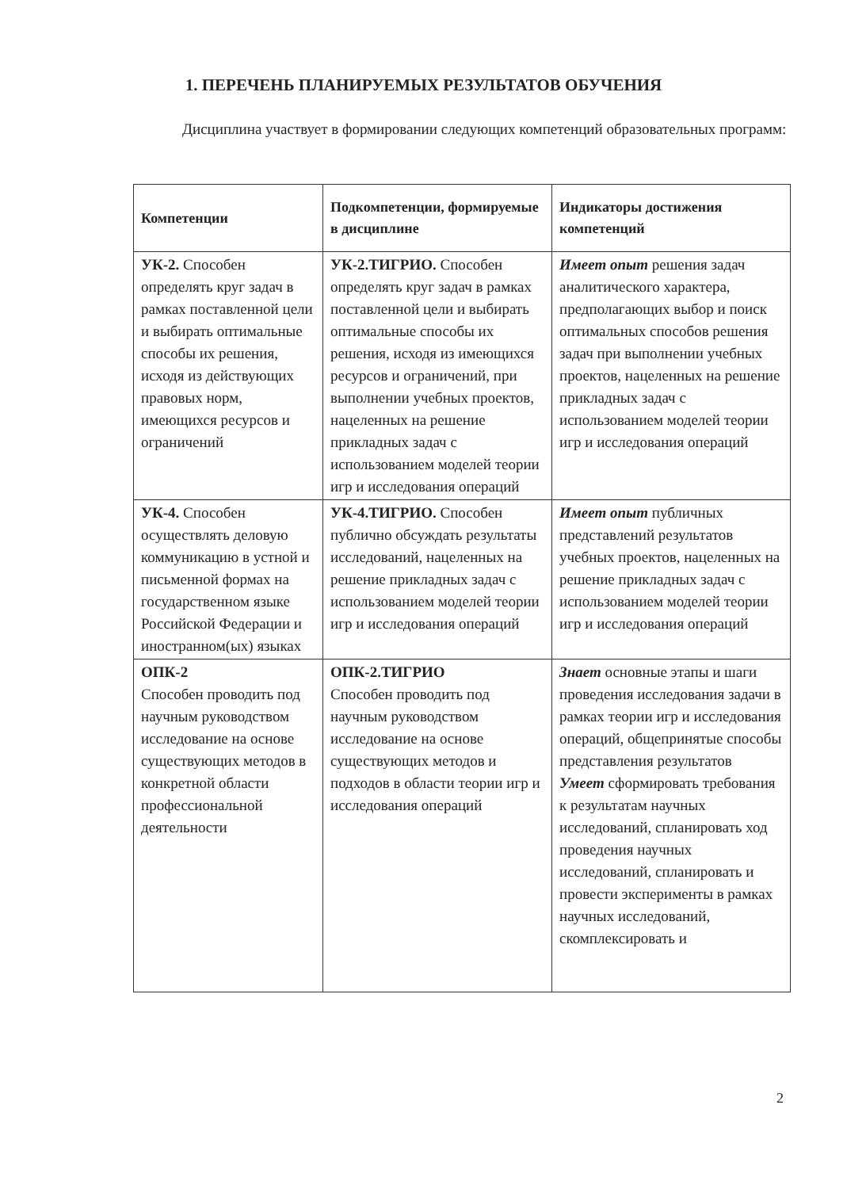1. ПЕРЕЧЕНЬ ПЛАНИРУЕМЫХ РЕЗУЛЬТАТОВ ОБУЧЕНИЯ
Дисциплина участвует в формировании следующих компетенций образовательных программ:
| Компетенции | Подкомпетенции, формируемые в дисциплине | Индикаторы достижения компетенций |
| --- | --- | --- |
| УК-2. Способен определять круг задач в рамках поставленной цели и выбирать оптимальные способы их решения, исходя из действующих правовых норм, имеющихся ресурсов и ограничений | УК-2.ТИГРИО. Способен определять круг задач в рамках поставленной цели и выбирать оптимальные способы их решения, исходя из имеющихся ресурсов и ограничений, при выполнении учебных проектов, нацеленных на решение прикладных задач с использованием моделей теории игр и исследования операций | Имеет опыт решения задач аналитического характера, предполагающих выбор и поиск оптимальных способов решения задач при выполнении учебных проектов, нацеленных на решение прикладных задач с использованием моделей теории игр и исследования операций |
| УК-4. Способен осуществлять деловую коммуникацию в устной и письменной формах на государственном языке Российской Федерации и иностранном(ых) языках | УК-4.ТИГРИО. Способен публично обсуждать результаты исследований, нацеленных на решение прикладных задач с использованием моделей теории игр и исследования операций | Имеет опыт публичных представлений результатов учебных проектов, нацеленных на решение прикладных задач с использованием моделей теории игр и исследования операций |
| ОПК-2 Способен проводить под научным руководством исследование на основе существующих методов в конкретной области профессиональной деятельности | ОПК-2.ТИГРИО Способен проводить под научным руководством исследование на основе существующих методов и подходов в области теории игр и исследования операций | Знает основные этапы и шаги проведения исследования задачи в рамках теории игр и исследования операций, общепринятые способы представления результатов Умеет сформировать требования к результатам научных исследований, спланировать ход проведения научных исследований, спланировать и провести эксперименты в рамках научных исследований, скомплексировать и |
2